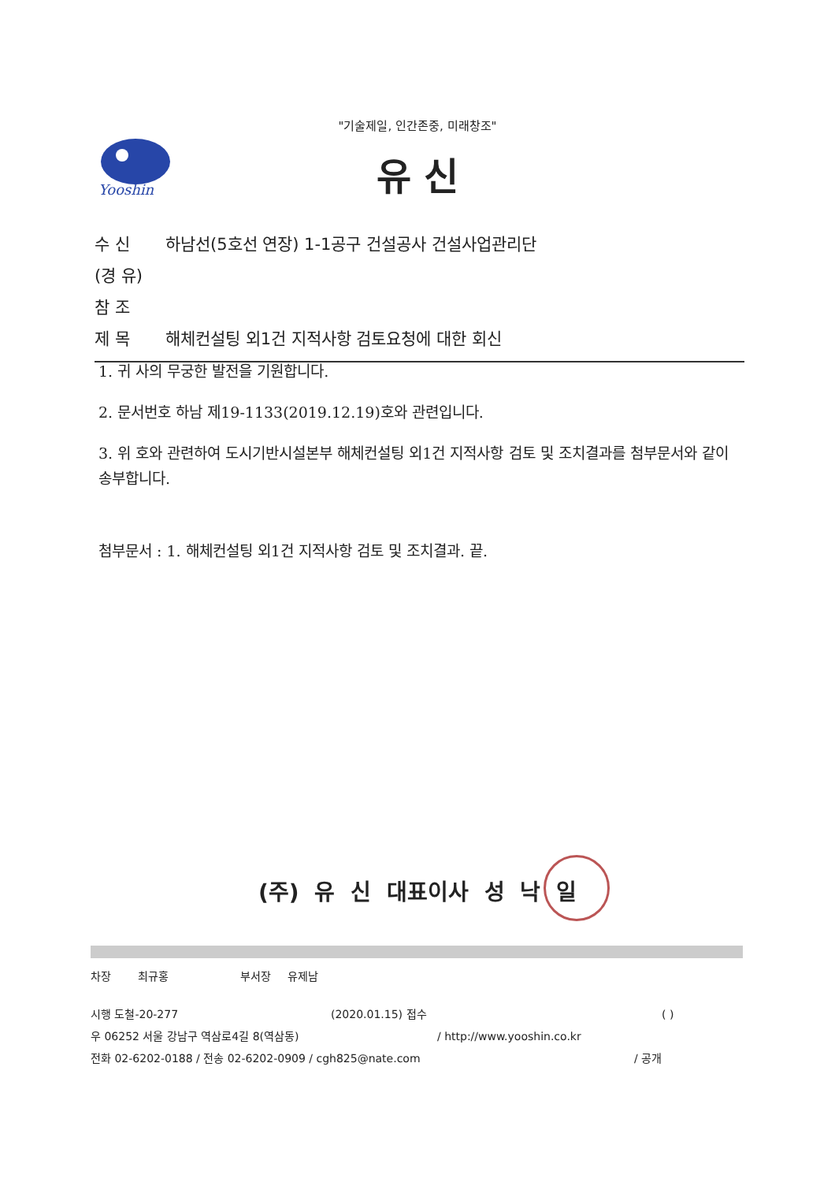"기술제일, 인간존중, 미래창조"
Yooshin
유 신
수 신 하남선(5호선 연장) 1-1공구 건설공사 건설사업관리단
(경 유)
참 조
제 목 해체컨설팅 외1건 지적사항 검토요청에 대한 회신
1. 귀 사의 무궁한 발전을 기원합니다.
2. 문서번호 하남 제19-1133(2019.12.19)호와 관련입니다.
3. 위 호와 관련하여 도시기반시설본부 해체컨설팅 외1건 지적사항 검토 및 조치결과를 첨부문서와 같이 송부합니다.
첨부문서 : 1. 해체컨설팅 외1건 지적사항 검토 및 조치결과. 끝.
(주) 유 신 대표이사 성 낙 일
차장 최규홍 부서장 유제남
시행 도철-20-277 (2020.01.15) 접수 ( )
우 06252 서울 강남구 역삼로4길 8(역삼동) / http://www.yooshin.co.kr
전화 02-6202-0188 / 전송 02-6202-0909 / cgh825@nate.com / 공개